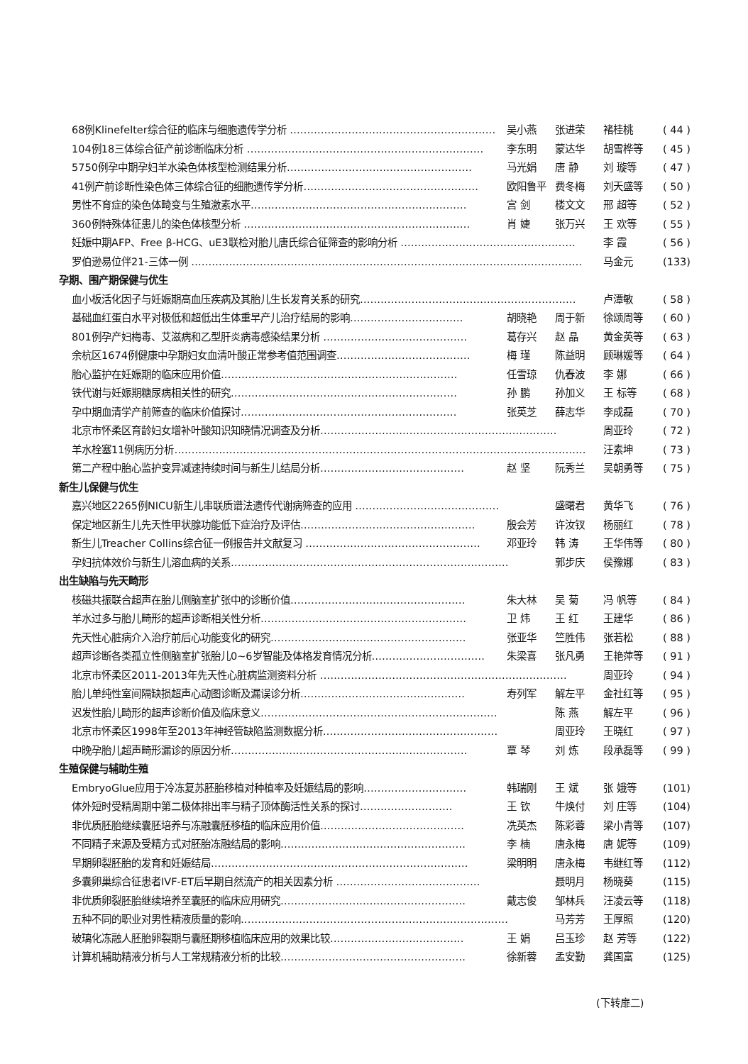68例Klinefelter综合征的临床与细胞遗传学分析 …………………………………………………… 吴小燕 张进荣 褚桂桃 ( 44 )
104例18三体综合征产前诊断临床分析 …………………………………………………………… 李东明 蒙达华 胡雪桦等 ( 45 )
5750例孕中期孕妇羊水染色体核型检测结果分析……………………………………………… 马光娟 唐 静 刘 璇等 ( 47 )
41例产前诊断性染色体三体综合征的细胞遗传学分析…………………………………………… 欧阳鲁平 费冬梅 刘天盛等 ( 50 )
男性不育症的染色体畸变与生殖激素水平……………………………………………………… 宫 剑 楼文文 邢 超等 ( 52 )
360例特殊体征患儿的染色体核型分析 ………………………………………………………… 肖 婕 张万兴 王 欢等 ( 55 )
妊娠中期AFP、Free β-HCG、uE3联检对胎儿唐氏综合征筛查的影响分析 …………………………………………… 李 霞 ( 56 )
罗伯逊易位伴21-三体一例 …………………………………………………………………………………………………… 马金元 (133)
孕期、围产期保健与优生
血小板活化因子与妊娠期高血压疾病及其胎儿生长发育关系的研究……………………………………………………… 卢潭敏 ( 58 )
基础血红蛋白水平对极低和超低出生体重早产儿治疗结局的影响…………………………… 胡晓艳 周于新 徐颂周等 ( 60 )
801例孕产妇梅毒、艾滋病和乙型肝炎病毒感染结果分析 …………………………………… 葛存兴 赵 晶 黄金英等 ( 63 )
余杭区1674例健康中孕期妇女血清叶酸正常参考值范围调查………………………………… 梅 瑾 陈益明 顾琳媛等 ( 64 )
胎心监护在妊娠期的临床应用价值…………………………………………………………… 任雪琼 仇春波 李 娜 ( 66 )
铁代谢与妊娠期糖尿病相关性的研究………………………………………………………… 孙 鹏 孙加义 王 标等 ( 68 )
孕中期血清学产前筛查的临床价值探讨……………………………………………………… 张英芝 薛志华 李成磊 ( 70 )
北京市怀柔区育龄妇女增补叶酸知识知晓情况调查及分析…………………………………………………………… 周亚玲 ( 72 )
羊水栓塞11例病历分析………………………………………………………………………………………………………… 汪素坤 ( 73 )
第二产程中胎心监护变异减速持续时间与新生儿结局分析…………………………………… 赵 坚 阮秀兰 吴朝勇等 ( 75 )
新生儿保健与优生
嘉兴地区2265例NICU新生儿串联质谱法遗传代谢病筛查的应用 …………………………………… 盛曙君 黄华飞 ( 76 )
保定地区新生儿先天性甲状腺功能低下症治疗及评估…………………………………………… 殷会芳 许汝钗 杨丽红 ( 78 )
新生儿Treacher Collins综合征一例报告并文献复习 …………………………………………… 邓亚玲 韩 涛 王华伟等 ( 80 )
孕妇抗体效价与新生儿溶血病的关系……………………………………………………………………… 郭步庆 侯豫娜 ( 83 )
出生缺陷与先天畸形
核磁共振联合超声在胎儿侧脑室扩张中的诊断价值…………………………………………… 朱大林 吴 菊 冯 帆等 ( 84 )
羊水过多与胎儿畸形的超声诊断相关性分析…………………………………………………… 卫 炜 王 红 王建华 ( 86 )
先天性心脏病介入治疗前后心功能变化的研究………………………………………………… 张亚华 竺胜伟 张若松 ( 88 )
超声诊断各类孤立性侧脑室扩张胎儿0~6岁智能及体格发育情况分析…………………………… 朱梁喜 张凡勇 王艳萍等 ( 91 )
北京市怀柔区2011-2013年先天性心脏病监测资料分析 ……………………………………………………………… 周亚玲 ( 94 )
胎儿单纯性室间隔缺损超声心动图诊断及漏误诊分析………………………………………… 寿列军 解左平 金社红等 ( 95 )
迟发性胎儿畸形的超声诊断价值及临床意义…………………………………………………………… 陈 燕 解左平 ( 96 )
北京市怀柔区1998年至2013年神经管缺陷监测数据分析…………………………………………… 周亚玲 王晓红 ( 97 )
中晚孕胎儿超声畸形漏诊的原因分析…………………………………………………………… 覃 琴 刘 炼 段承磊等 ( 99 )
生殖保健与辅助生殖
EmbryoGlue应用于冷冻复苏胚胎移植对种植率及妊娠结局的影响………………………… 韩瑞刚 王 斌 张 娥等 (101)
体外短时受精周期中第二极体排出率与精子顶体酶活性关系的探讨……………………… 王 钦 牛焕付 刘 庄等 (104)
非优质胚胎继续囊胚培养与冻融囊胚移植的临床应用价值…………………………………… 冼英杰 陈彩蓉 梁小青等 (107)
不同精子来源及受精方式对胚胎冻融结局的影响……………………………………………… 李 楠 唐永梅 唐 妮等 (109)
早期卵裂胚胎的发育和妊娠结局………………………………………………………………… 梁明明 唐永梅 韦继红等 (112)
多囊卵巢综合征患者IVF-ET后早期自然流产的相关因素分析 …………………………………… 聂明月 杨晓葵 (115)
非优质卵裂胚胎继续培养至囊胚的临床应用研究……………………………………………… 戴志俊 邹林兵 汪凌云等 (118)
五种不同的职业对男性精液质量的影响…………………………………………………………………… 马芳芳 王厚照 (120)
玻璃化冻融人胚胎卵裂期与囊胚期移植临床应用的效果比较………………………………… 王 娟 吕玉珍 赵 芳等 (122)
计算机辅助精液分析与人工常规精液分析的比较……………………………………………… 徐新蓉 孟安勤 龚国富 (125)
(下转扉二)